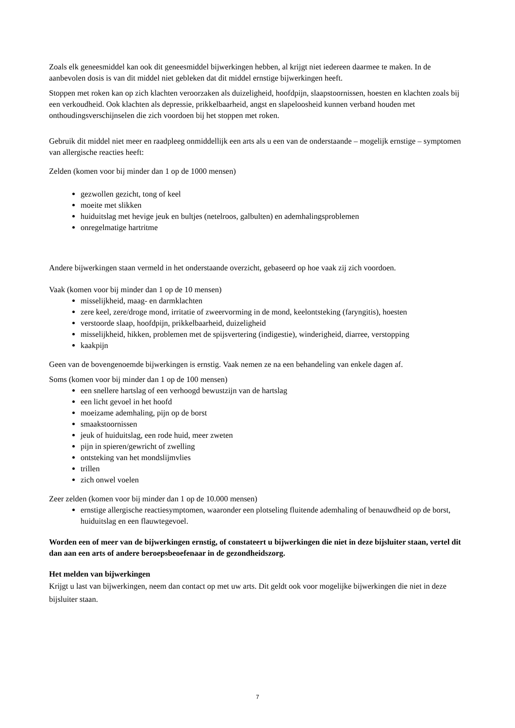Zoals elk geneesmiddel kan ook dit geneesmiddel bijwerkingen hebben, al krijgt niet iedereen daarmee te maken. In de aanbevolen dosis is van dit middel niet gebleken dat dit middel ernstige bijwerkingen heeft.
Stoppen met roken kan op zich klachten veroorzaken als duizeligheid, hoofdpijn, slaapstoornissen, hoesten en klachten zoals bij een verkoudheid. Ook klachten als depressie, prikkelbaarheid, angst en slapeloosheid kunnen verband houden met onthoudingsverschijnselen die zich voordoen bij het stoppen met roken.
Gebruik dit middel niet meer en raadpleeg onmiddellijk een arts als u een van de onderstaande – mogelijk ernstige – symptomen van allergische reacties heeft:
Zelden (komen voor bij minder dan 1 op de 1000 mensen)
gezwollen gezicht, tong of keel
moeite met slikken
huiduitslag met hevige jeuk en bultjes (netelroos, galbulten) en ademhalingsproblemen
onregelmatige hartritme
Andere bijwerkingen staan vermeld in het onderstaande overzicht, gebaseerd op hoe vaak zij zich voordoen.
Vaak (komen voor bij minder dan 1 op de 10 mensen)
misselijkheid, maag- en darmklachten
zere keel, zere/droge mond, irritatie of zweervorming in de mond, keelontsteking (faryngitis), hoesten
verstoorde slaap, hoofdpijn, prikkelbaarheid, duizeligheid
misselijkheid, hikken, problemen met de spijsvertering (indigestie), winderigheid, diarree, verstopping
kaakpijn
Geen van de bovengenoemde bijwerkingen is ernstig. Vaak nemen ze na een behandeling van enkele dagen af.
Soms (komen voor bij minder dan 1 op de 100 mensen)
een snellere hartslag of een verhoogd bewustzijn van de hartslag
een licht gevoel in het hoofd
moeizame ademhaling, pijn op de borst
smaakstoornissen
jeuk of huiduitslag, een rode huid, meer zweten
pijn in spieren/gewricht of zwelling
ontsteking van het mondslijmvlies
trillen
zich onwel voelen
Zeer zelden (komen voor bij minder dan 1 op de 10.000 mensen)
ernstige allergische reactiesymptomen, waaronder een plotseling fluitende ademhaling of benauwdheid op de borst, huiduitslag en een flauwtegevoel.
Worden een of meer van de bijwerkingen ernstig, of constateert u bijwerkingen die niet in deze bijsluiter staan, vertel dit dan aan een arts of andere beroepsbeoefenaar in de gezondheidszorg.
Het melden van bijwerkingen
Krijgt u last van bijwerkingen, neem dan contact op met uw arts. Dit geldt ook voor mogelijke bijwerkingen die niet in deze bijsluiter staan.
7